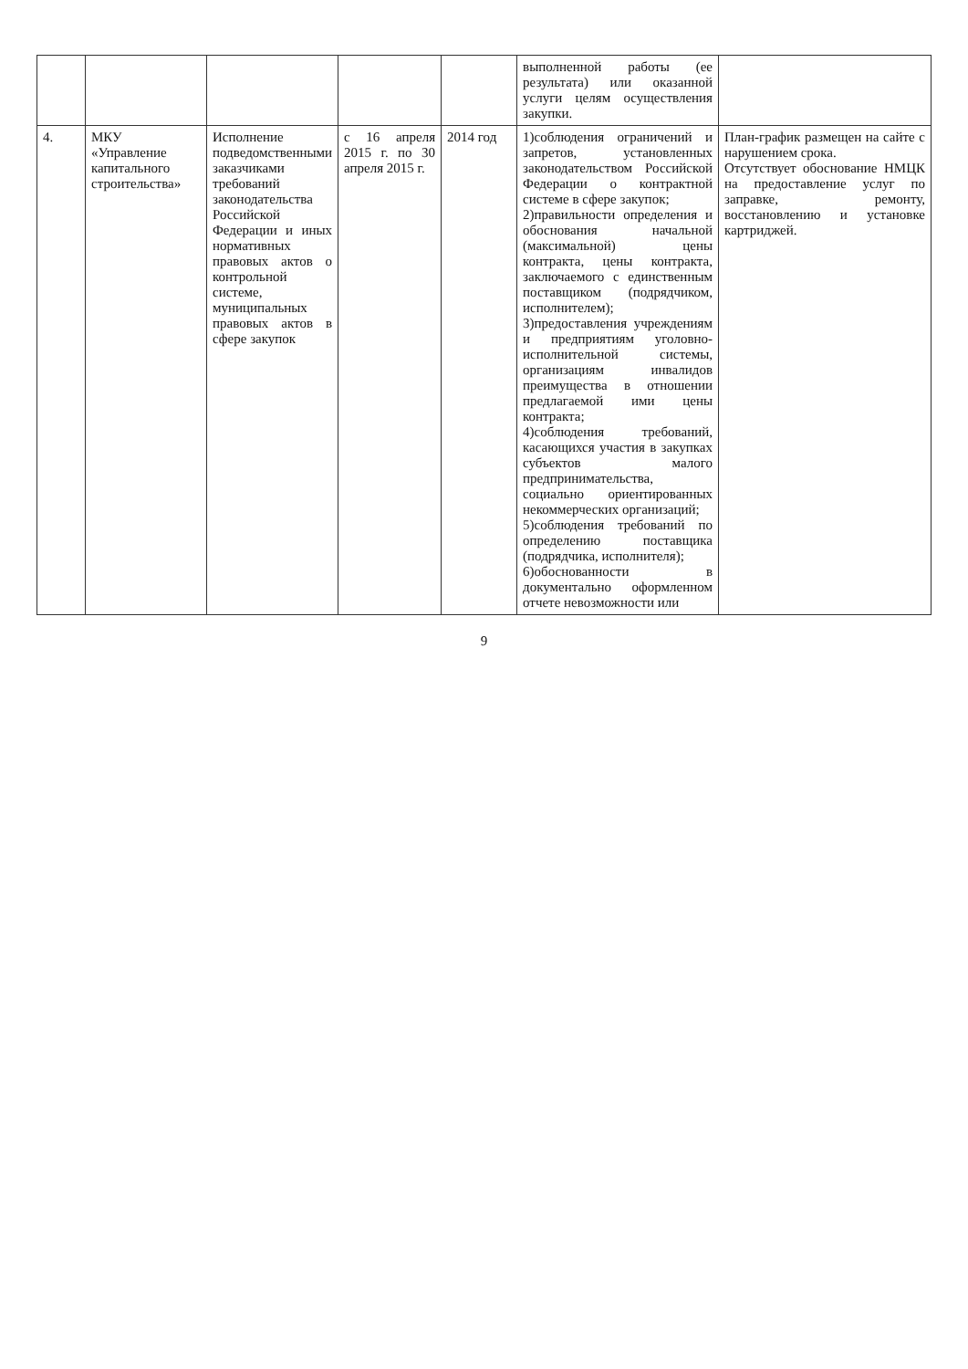| | | | | | выполненной работы (ее результата) или оказанной услуги целям осуществления закупки. | |
| 4. | МКУ «Управление капитального строительства» | Исполнение подведомственными заказчиками требований законодательства Российской Федерации и иных нормативных правовых актов о контрольной системе, муниципальных правовых актов в сфере закупок | с 16 апреля 2015 г. по 30 апреля 2015 г. | 2014 год | 1)соблюдения ограничений и запретов, установленных законодательством Российской Федерации о контрактной системе в сфере закупок; 2)правильности определения и обоснования начальной (максимальной) цены контракта, цены контракта, заключаемого с единственным поставщиком (подрядчиком, исполнителем); 3)предоставления учреждениям и предприятиям уголовно-исполнительной системы, организациям инвалидов преимущества в отношении предлагаемой ими цены контракта; 4)соблюдения требований, касающихся участия в закупках субъектов малого предпринимательства, социально ориентированных некоммерческих организаций; 5)соблюдения требований по определению поставщика (подрядчика, исполнителя); 6)обоснованности в документально оформленном отчете невозможности или | План-график размещен на сайте с нарушением срока. Отсутствует обоснование НМЦК на предоставление услуг по заправке, ремонту, восстановлению и установке картриджей. |
9